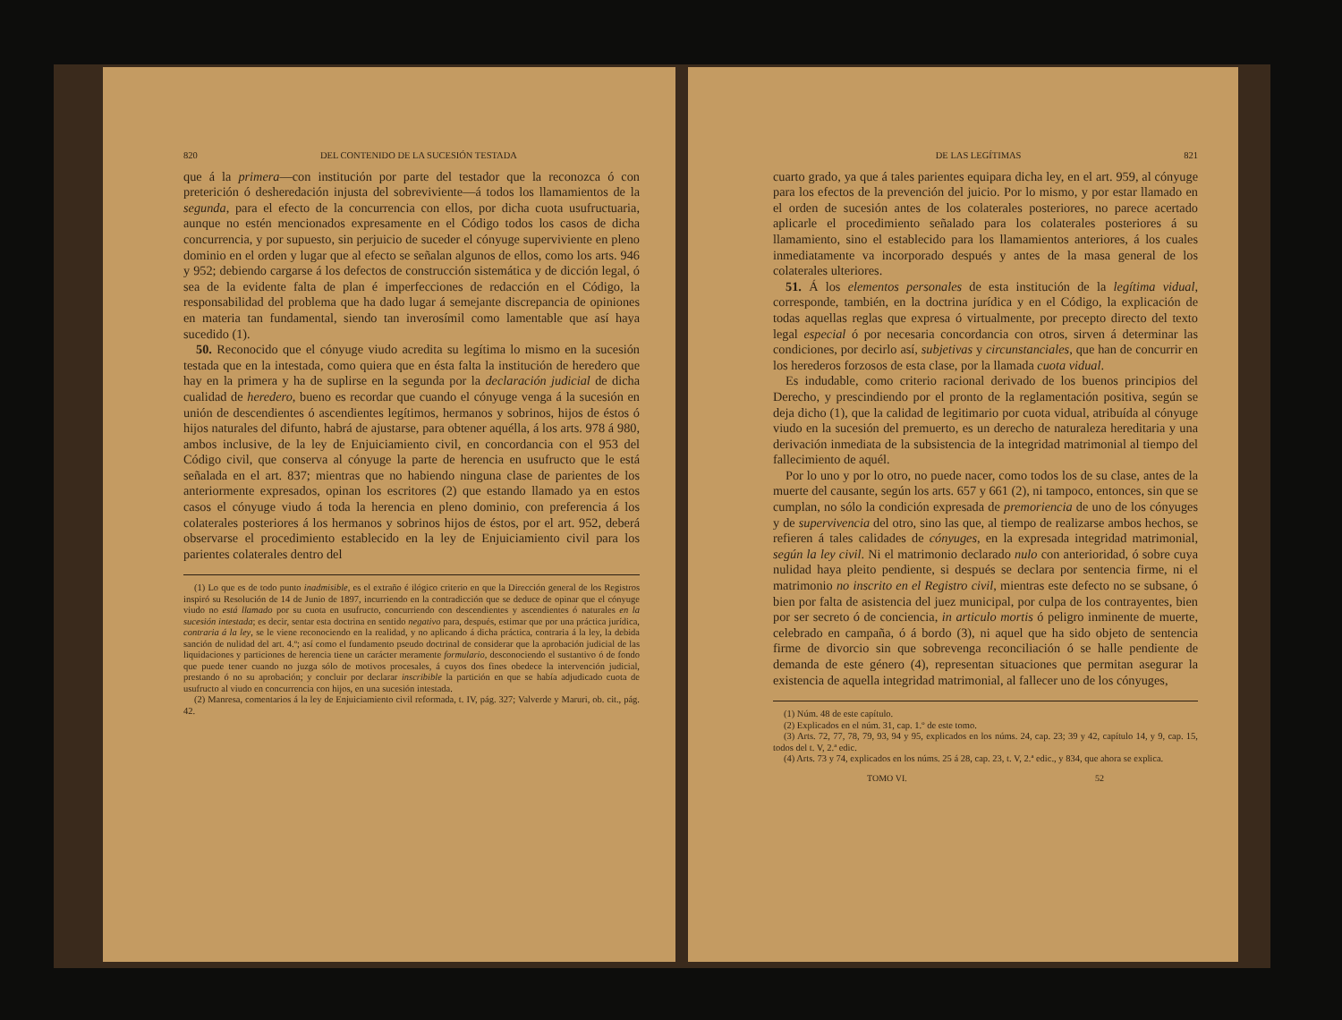820 DEL CONTENIDO DE LA SUCESIÓN TESTADA
que á la primera—con institución por parte del testador que la reconozca ó con preterición ó desheredación injusta del sobreviviente—á todos los llamamientos de la segunda, para el efecto de la concurrencia con ellos, por dicha cuota usufructuaria, aunque no estén mencionados expresamente en el Código todos los casos de dicha concurrencia, y por supuesto, sin perjuicio de suceder el cónyuge superviviente en pleno dominio en el orden y lugar que al efecto se señalan algunos de ellos, como los arts. 946 y 952; debiendo cargarse á los defectos de construcción sistemática y de dicción legal, ó sea de la evidente falta de plan é imperfecciones de redacción en el Código, la responsabilidad del problema que ha dado lugar á semejante discrepancia de opiniones en materia tan fundamental, siendo tan inverosímil como lamentable que así haya sucedido (1).
50. Reconocido que el cónyuge viudo acredita su legítima lo mismo en la sucesión testada que en la intestada, como quiera que en ésta falta la institución de heredero que hay en la primera y ha de suplirse en la segunda por la declaración judicial de dicha cualidad de heredero, bueno es recordar que cuando el cónyuge venga á la sucesión en unión de descendientes ó ascendientes legítimos, hermanos y sobrinos, hijos de éstos ó hijos naturales del difunto, habrá de ajustarse, para obtener aquélla, á los arts. 978 á 980, ambos inclusive, de la ley de Enjuiciamiento civil, en concordancia con el 953 del Código civil, que conserva al cónyuge la parte de herencia en usufructo que le está señalada en el art. 837; mientras que no habiendo ninguna clase de parientes de los anteriormente expresados, opinan los escritores (2) que estando llamado ya en estos casos el cónyuge viudo á toda la herencia en pleno dominio, con preferencia á los colaterales posteriores á los hermanos y sobrinos hijos de éstos, por el art. 952, deberá observarse el procedimiento establecido en la ley de Enjuiciamiento civil para los parientes colaterales dentro del
(1) Lo que es de todo punto inadmisible, es el extraño é ilógico criterio en que la Dirección general de los Registros inspiró su Resolución de 14 de Junio de 1897, incurriendo en la contradicción que se deduce de opinar que el cónyuge viudo no está llamado por su cuota en usufructo, concurriendo con descendientes y ascendientes ó naturales en la sucesión intestada; es decir, sentar esta doctrina en sentido negativo para, después, estimar que por una práctica jurídica, contraria á la ley, se le viene reconociendo en la realidad, y no aplicando á dicha práctica, contraria á la ley, la debida sanción de nulidad del art. 4.º; así como el fundamento pseudo doctrinal de considerar que la aprobación judicial de las liquidaciones y particiones de herencia tiene un carácter meramente formulario, desconociendo el sustantivo ó de fondo que puede tener cuando no juzga sólo de motivos procesales, á cuyos dos fines obedece la intervención judicial, prestando ó no su aprobación; y concluir por declarar inscribible la partición en que se había adjudicado cuota de usufructo al viudo en concurrencia con hijos, en una sucesión intestada.
(2) Manresa, comentarios á la ley de Enjuiciamiento civil reformada, t. IV, pág. 327; Valverde y Maruri, ob. cit., pág. 42.
DE LAS LEGÍTIMAS 821
cuarto grado, ya que á tales parientes equipara dicha ley, en el art. 959, al cónyuge para los efectos de la prevención del juicio. Por lo mismo, y por estar llamado en el orden de sucesión antes de los colaterales posteriores, no parece acertado aplicarle el procedimiento señalado para los colaterales posteriores á su llamamiento, sino el establecido para los llamamientos anteriores, á los cuales inmediatamente va incorporado después y antes de la masa general de los colaterales ulteriores.
51. Á los elementos personales de esta institución de la legítima vidual, corresponde, también, en la doctrina jurídica y en el Código, la explicación de todas aquellas reglas que expresa ó virtualmente, por precepto directo del texto legal especial ó por necesaria concordancia con otros, sirven á determinar las condiciones, por decirlo así, subjetivas y circunstanciales, que han de concurrir en los herederos forzosos de esta clase, por la llamada cuota vidual.
Es indudable, como criterio racional derivado de los buenos principios del Derecho, y prescindiendo por el pronto de la reglamentación positiva, según se deja dicho (1), que la calidad de legitimario por cuota vidual, atribuída al cónyuge viudo en la sucesión del premuerto, es un derecho de naturaleza hereditaria y una derivación inmediata de la subsistencia de la integridad matrimonial al tiempo del fallecimiento de aquél.
Por lo uno y por lo otro, no puede nacer, como todos los de su clase, antes de la muerte del causante, según los arts. 657 y 661 (2), ni tampoco, entonces, sin que se cumplan, no sólo la condición expresada de premoriencia de uno de los cónyuges y de supervivencia del otro, sino las que, al tiempo de realizarse ambos hechos, se refieren á tales calidades de cónyuges, en la expresada integridad matrimonial, según la ley civil. Ni el matrimonio declarado nulo con anterioridad, ó sobre cuya nulidad haya pleito pendiente, si después se declara por sentencia firme, ni el matrimonio no inscrito en el Registro civil, mientras este defecto no se subsane, ó bien por falta de asistencia del juez municipal, por culpa de los contrayentes, bien por ser secreto ó de conciencia, in articulo mortis ó peligro inminente de muerte, celebrado en campaña, ó á bordo (3), ni aquel que ha sido objeto de sentencia firme de divorcio sin que sobrevenga reconciliación ó se halle pendiente de demanda de este género (4), representan situaciones que permitan asegurar la existencia de aquella integridad matrimonial, al fallecer uno de los cónyuges,
(1) Núm. 48 de este capítulo.
(2) Explicados en el núm. 31, cap. 1.º de este tomo.
(3) Arts. 72, 77, 78, 79, 93, 94 y 95, explicados en los núms. 24, cap. 23; 39 y 42, capítulo 14, y 9, cap. 15, todos del t. V, 2.ª edic.
(4) Arts. 73 y 74, explicados en los núms. 25 á 28, cap. 23, t. V, 2.ª edic., y 834, que ahora se explica.
TOMO VI. 52